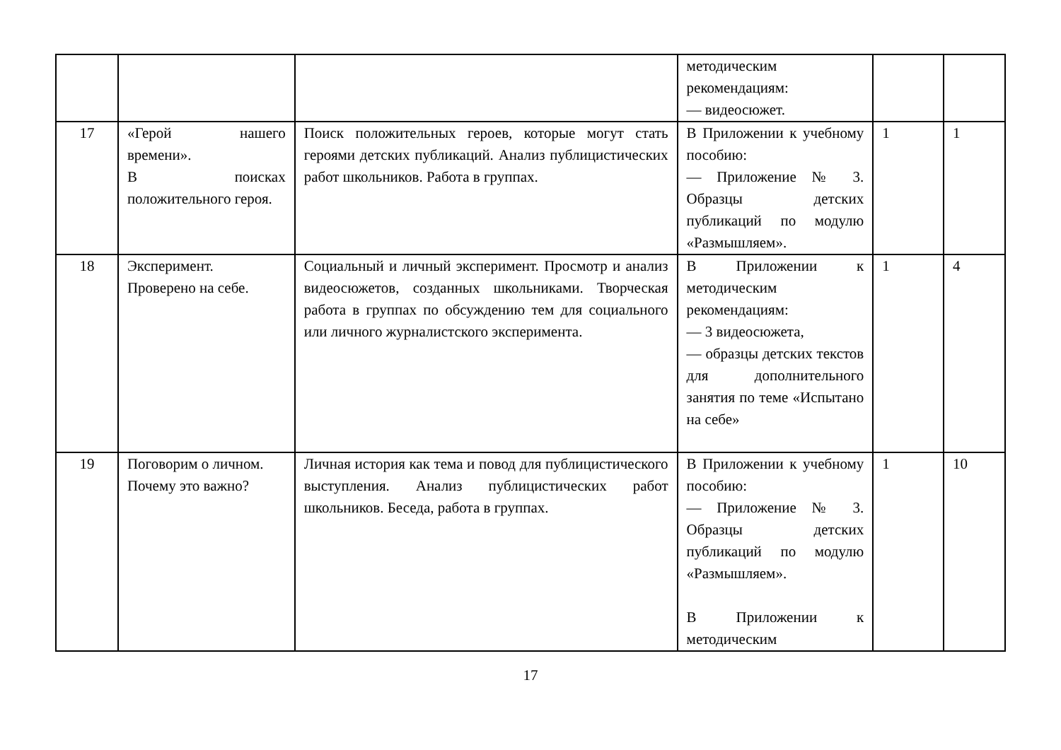| | | | методическим рекомендациям: — видеосюжет. | | |
| 17 | «Герой нашего времени». В поисках положительного героя. | Поиск положительных героев, которые могут стать героями детских публикаций. Анализ публицистических работ школьников. Работа в группах. | В Приложении к учебному пособию: — Приложение № 3. Образцы детских публикаций по модулю «Размышляем». | 1 | 1 |
| 18 | Эксперимент. Проверено на себе. | Социальный и личный эксперимент. Просмотр и анализ видеосюжетов, созданных школьниками. Творческая работа в группах по обсуждению тем для социального или личного журналистского эксперимента. | В Приложении к методическим рекомендациям: — 3 видеосюжета, — образцы детских текстов для дополнительного занятия по теме «Испытано на себе» | 1 | 4 |
| 19 | Поговорим о личном. Почему это важно? | Личная история как тема и повод для публицистического выступления. Анализ публицистических работ школьников. Беседа, работа в группах. | В Приложении к учебному пособию: — Приложение № 3. Образцы детских публикаций по модулю «Размышляем». В Приложении к методическим | 1 | 10 |
17